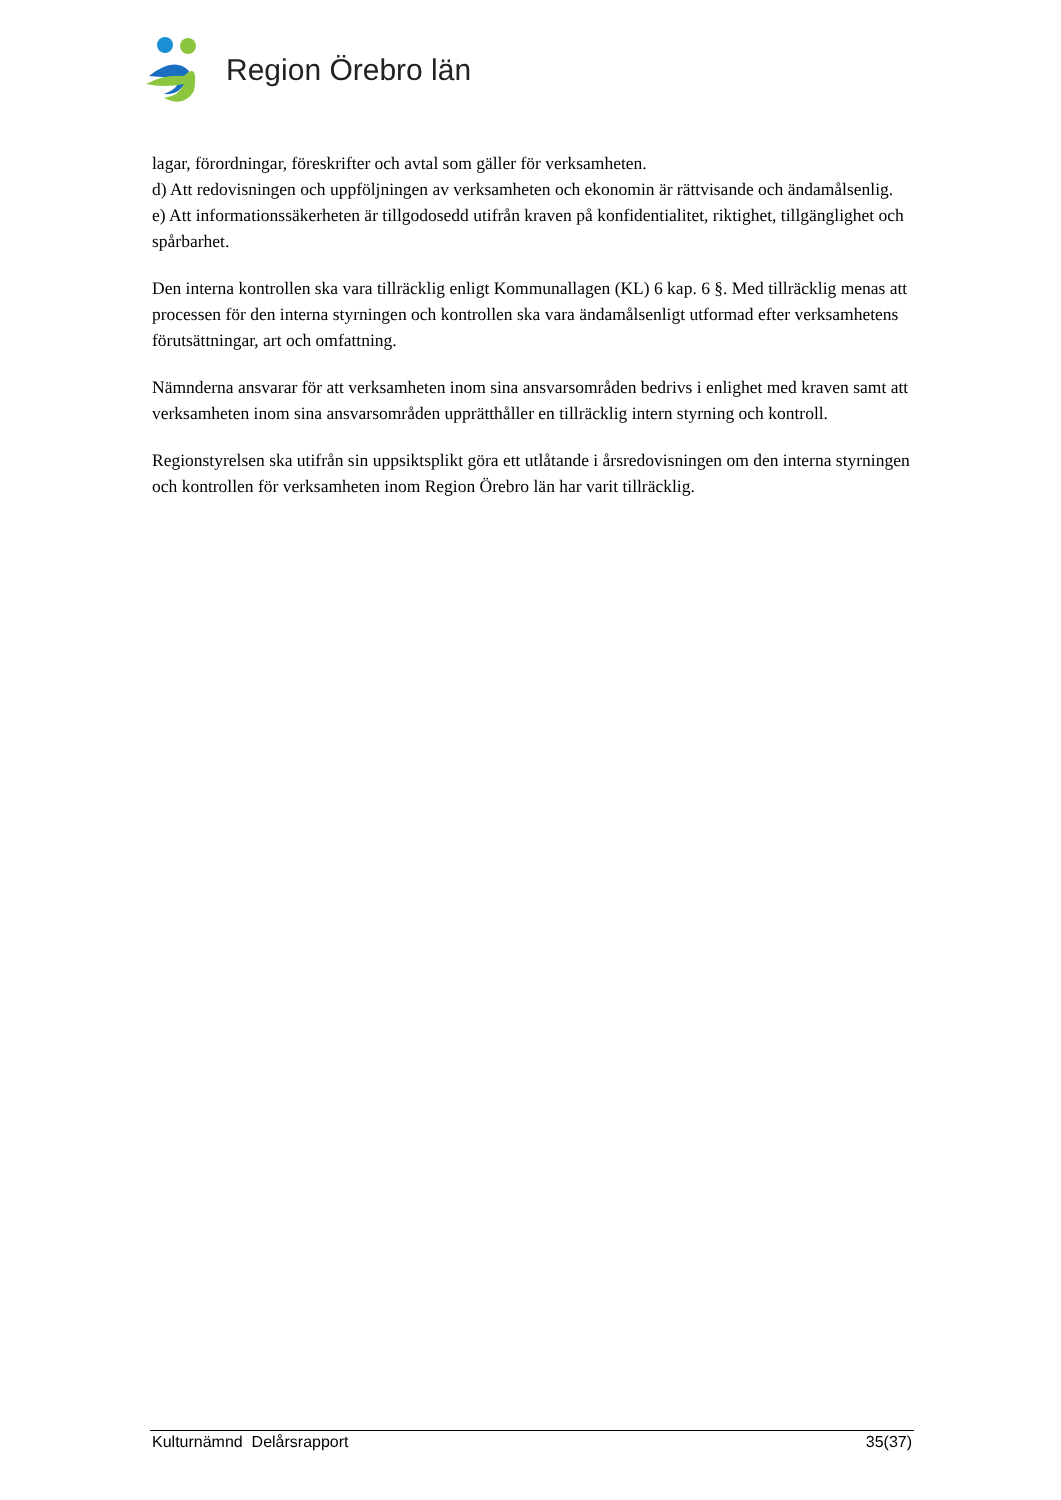Region Örebro län
lagar, förordningar, föreskrifter och avtal som gäller för verksamheten.
d) Att redovisningen och uppföljningen av verksamheten och ekonomin är rättvisande och ändamålsenlig.
e) Att informationssäkerheten är tillgodosedd utifrån kraven på konfidentialitet, riktighet, tillgänglighet och spårbarhet.
Den interna kontrollen ska vara tillräcklig enligt Kommunallagen (KL) 6 kap. 6 §. Med tillräcklig menas att processen för den interna styrningen och kontrollen ska vara ändamålsenligt utformad efter verksamhetens förutsättningar, art och omfattning.
Nämnderna ansvarar för att verksamheten inom sina ansvarsområden bedrivs i enlighet med kraven samt att verksamheten inom sina ansvarsområden upprätthåller en tillräcklig intern styrning och kontroll.
Regionstyrelsen ska utifrån sin uppsiktsplikt göra ett utlåtande i årsredovisningen om den interna styrningen och kontrollen för verksamheten inom Region Örebro län har varit tillräcklig.
Kulturnämnd Delårsrapport 35(37)